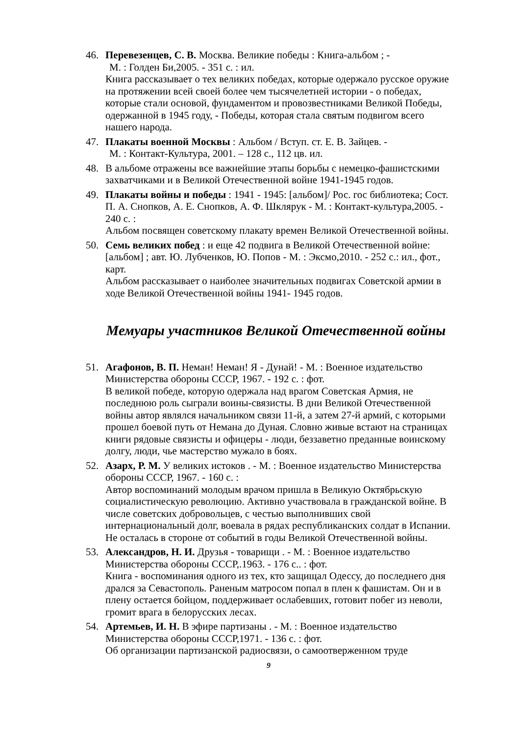46. Перевезенцев, С. В. Москва. Великие победы : Книга-альбом ; -
М. : Голден Би,2005. - 351 с. : ил.
Книга рассказывает о тех великих победах, которые одержало русское оружие на протяжении всей своей более чем тысячелетней истории - о победах, которые стали основой, фундаментом и провозвестниками Великой Победы, одержанной в 1945 году, - Победы, которая стала святым подвигом всего нашего народа.
47. Плакаты военной Москвы : Альбом / Вступ. ст. Е. В. Зайцев. -
М. : Контакт-Культура, 2001. – 128 с., 112 цв. ил.
48. В альбоме отражены все важнейшие этапы борьбы с немецко-фашистскими захватчиками и в Великой Отечественной войне 1941-1945 годов.
49. Плакаты войны и победы : 1941 - 1945: [альбом]/ Рос. гос библиотека; Сост. П. А. Снопков, А. Е. Снопков, А. Ф. Шклярук - М. : Контакт-культура,2005. - 240 с. :
Альбом посвящен советскому плакату времен Великой Отечественной войны.
50. Семь великих побед : и еще 42 подвига в Великой Отечественной войне: [альбом] ; авт. Ю. Лубченков, Ю. Попов - М. : Эксмо,2010. - 252 с.: ил., фот., карт.
Альбом рассказывает о наиболее значительных подвигах Советской армии в ходе Великой Отечественной войны 1941- 1945 годов.
Мемуары участников Великой Отечественной войны
51. Агафонов, В. П. Неман! Неман! Я - Дунай! - М. : Военное издательство Министерства обороны СССР, 1967. - 192 с. : фот.
В великой победе, которую одержала над врагом Советская Армия, не последнюю роль сыграли воины-связисты. В дни Великой Отечественной войны автор являлся начальником связи 11-й, а затем 27-й армий, с которыми прошел боевой путь от Немана до Дуная. Словно живые встают на страницах книги рядовые связисты и офицеры - люди, беззаветно преданные воинскому долгу, люди, чье мастерство мужало в боях.
52. Азарх, Р. М. У великих истоков . - М. : Военное издательство Министерства обороны СССР, 1967. - 160 с. :
Автор воспоминаний молодым врачом пришла в Великую Октябрьскую социалистическую революцию. Активно участвовала в гражданской войне. В числе советских добровольцев, с честью выполнивших свой интернациональный долг, воевала в рядах республиканских солдат в Испании. Не осталась в стороне от событий в годы Великой Отечественной войны.
53. Александров, Н. И. Друзья - товарищи . - М. : Военное издательство Министерства обороны СССР,.1963. - 176 с.. : фот.
Книга - воспоминания одного из тех, кто защищал Одессу, до последнего дня дрался за Севастополь. Раненым матросом попал в плен к фашистам. Он и в плену остается бойцом, поддерживает ослабевших, готовит побег из неволи, громит врага в белорусских лесах.
54. Артемьев, И. Н. В эфире партизаны . - М. : Военное издательство Министерства обороны СССР,1971. - 136 с. : фот.
Об организации партизанской радиосвязи, о самоотверженном труде
9